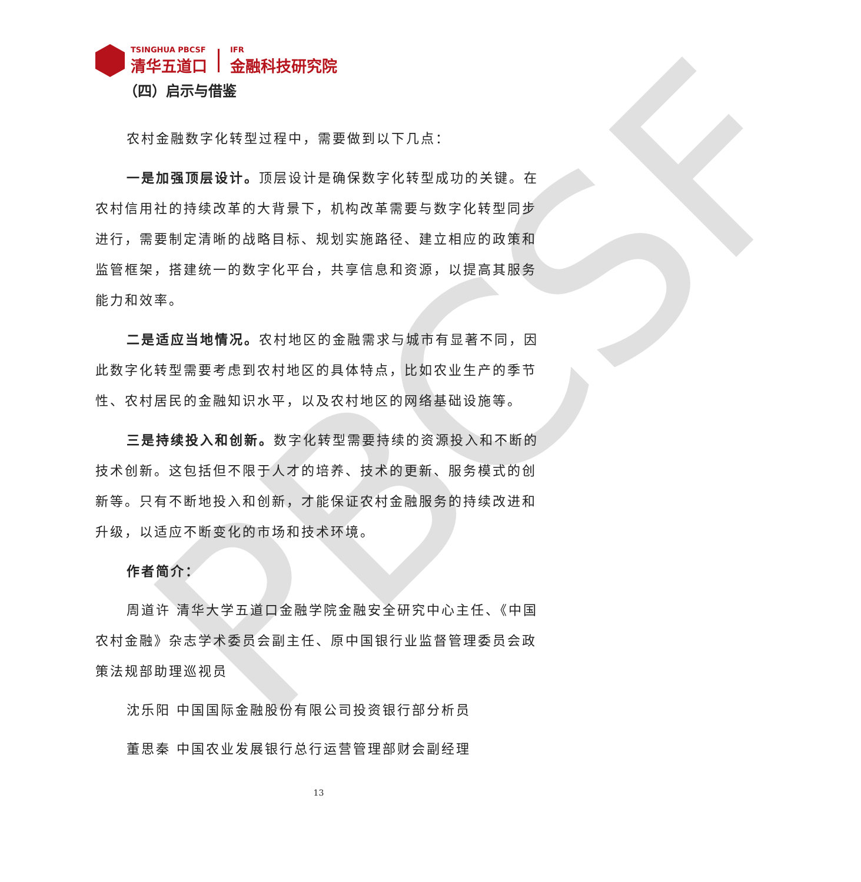PBCSF
TSINGHUA PBCSF
清华五道口
IFR
金融科技研究院
（四）启示与借鉴
农村金融数字化转型过程中，需要做到以下几点：
一是加强顶层设计。顶层设计是确保数字化转型成功的关键。在农村信用社的持续改革的大背景下，机构改革需要与数字化转型同步进行，需要制定清晰的战略目标、规划实施路径、建立相应的政策和监管框架，搭建统一的数字化平台，共享信息和资源，以提高其服务能力和效率。
二是适应当地情况。农村地区的金融需求与城市有显著不同，因此数字化转型需要考虑到农村地区的具体特点，比如农业生产的季节性、农村居民的金融知识水平，以及农村地区的网络基础设施等。
三是持续投入和创新。数字化转型需要持续的资源投入和不断的技术创新。这包括但不限于人才的培养、技术的更新、服务模式的创新等。只有不断地投入和创新，才能保证农村金融服务的持续改进和升级，以适应不断变化的市场和技术环境。
作者简介：
周道许 清华大学五道口金融学院金融安全研究中心主任、《中国农村金融》杂志学术委员会副主任、原中国银行业监督管理委员会政策法规部助理巡视员
沈乐阳 中国国际金融股份有限公司投资银行部分析员
董思秦 中国农业发展银行总行运营管理部财会副经理
13